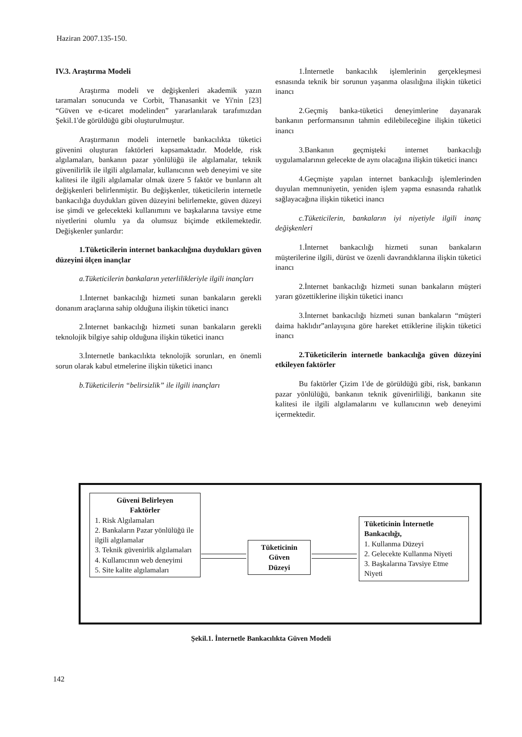Haziran 2007.135-150.
IV.3. Araştırma Modeli
Araştırma modeli ve değişkenleri akademik yazın taramaları sonucunda ve Corbit, Thanasankit ve Yi'nin [23] “Güven ve e-ticaret modelinden” yararlanılarak tarafımızdan Şekil.1'de görüldüğü gibi oluşturulmuştur.
Araştırmanın modeli internetle bankacılıkta tüketici güvenini oluşturan faktörleri kapsamaktadır. Modelde, risk algılamaları, bankanın pazar yönlülüğü ile algılamalar, teknik güvenilirlik ile ilgili algılamalar, kullanıcının web deneyimi ve site kalitesi ile ilgili algılamalar olmak üzere 5 faktör ve bunların alt değişkenleri belirlenmiştir. Bu değişkenler, tüketicilerin internetle bankacılığa duydukları güven düzeyini belirlemekte, güven düzeyi ise şimdi ve gelecekteki kullanımını ve başkalarına tavsiye etme niyetlerini olumlu ya da olumsuz biçimde etkilemektedir. Değişkenler şunlardır:
1.Tüketicilerin internet bankacılığına duydukları güven düzeyini ölçen inançlar
a.Tüketicilerin bankaların yeterlilikleriyle ilgili inançları
1.İnternet bankacılığı hizmeti sunan bankaların gerekli donanım araçlarına sahip olduğuna ilişkin tüketici inancı
2.İnternet bankacılığı hizmeti sunan bankaların gerekli teknolojik bilgiye sahip olduğuna ilişkin tüketici inancı
3.İnternetle bankacılıkta teknolojik sorunları, en önemli sorun olarak kabul etmelerine ilişkin tüketici inancı
b.Tüketicilerin “belirsizlik” ile ilgili inançları
1.İnternetle bankacılık işlemlerinin gerçekleşmesi esnasında teknik bir sorunun yaşanma olasılığına ilişkin tüketici inancı
2.Geçmiş banka-tüketici deneyimlerine dayanarak bankanın performansının tahmin edilebileceğine ilişkin tüketici inancı
3.Bankanın geçmişteki internet bankacılığı uygulamalarının gelecekte de aynı olacağına ilişkin tüketici inancı
4.Geçmişte yapılan internet bankacılığı işlemlerinden duyulan memnuniyetin, yeniden işlem yapma esnasında rahatlık sağlayacağına ilişkin tüketici inancı
c.Tüketicilerin, bankaların iyi niyetiyle ilgili inanç değişkenleri
1.İnternet bankacılığı hizmeti sunan bankaların müşterilerine ilgili, dürüst ve özenli davrandıklarına ilişkin tüketici inancı
2.İnternet bankacılığı hizmeti sunan bankaların müşteri yararı gözettiklerine ilişkin tüketici inancı
3.İnternet bankacılığı hizmeti sunan bankaların “müşteri daima haklıdır”anlayışına göre hareket ettiklerine ilişkin tüketici inancı
2.Tüketicilerin internetle bankacılığa güven düzeyini etkileyen faktörler
Bu faktörler Çizim 1'de de görüldüğü gibi, risk, bankanın pazar yönlülüğü, bankanın teknik güvenirliliği, bankanın site kalitesi ile ilgili algılamalarını ve kullanıcının web deneyimi içermektedir.
Güveni Belirleyen
Faktörler
1. Risk Algılamaları
2. Bankaların Pazar yönlülüğü ile ilgili algılamalar
3. Teknik güvenirlik algılamaları
4. Kullanıcının web deneyimi
5. Site kalite algılamaları
Tüketicinin
Güven
Düzeyi
Tüketicinin İnternetle Bankacılığı,
1. Kullanma Düzeyi
2. Gelecekte Kullanma Niyeti
3. Başkalarına Tavsiye Etme Niyeti
Şekil.1. İnternetle Bankacılıkta Güven Modeli
142